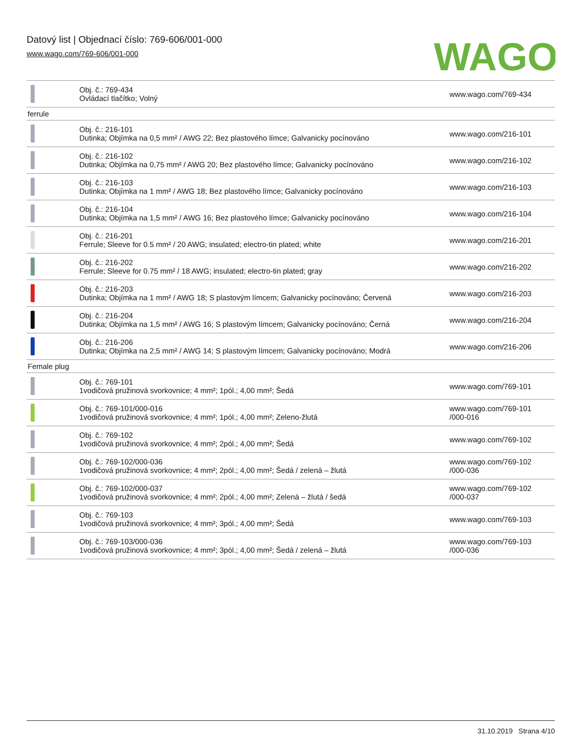Datový list | Objednací číslo: 769-606/001-000
www.wago.com/769-606/001-000
WAGO
| | Obj. č.: 769-434 Ovládací tlačítko; Volný | www.wago.com/769-434 |
| ferrule | | |
| | Obj. č.: 216-101 Dutinka; Objímka na 0,5 mm² / AWG 22; Bez plastového límce; Galvanicky pocínováno | www.wago.com/216-101 |
| | Obj. č.: 216-102 Dutinka; Objímka na 0,75 mm² / AWG 20; Bez plastového límce; Galvanicky pocínováno | www.wago.com/216-102 |
| | Obj. č.: 216-103 Dutinka; Objímka na 1 mm² / AWG 18; Bez plastového límce; Galvanicky pocínováno | www.wago.com/216-103 |
| | Obj. č.: 216-104 Dutinka; Objímka na 1,5 mm² / AWG 16; Bez plastového límce; Galvanicky pocínováno | www.wago.com/216-104 |
| | Obj. č.: 216-201 Ferrule; Sleeve for 0.5 mm² / 20 AWG; insulated; electro-tin plated; white | www.wago.com/216-201 |
| | Obj. č.: 216-202 Ferrule; Sleeve for 0.75 mm² / 18 AWG; insulated; electro-tin plated; gray | www.wago.com/216-202 |
| | Obj. č.: 216-203 Dutinka; Objímka na 1 mm² / AWG 18; S plastovým límcem; Galvanicky pocínováno; Červená | www.wago.com/216-203 |
| | Obj. č.: 216-204 Dutinka; Objímka na 1,5 mm² / AWG 16; S plastovým límcem; Galvanicky pocínováno; Černá | www.wago.com/216-204 |
| | Obj. č.: 216-206 Dutinka; Objímka na 2,5 mm² / AWG 14; S plastovým límcem; Galvanicky pocínováno; Modrá | www.wago.com/216-206 |
| Female plug | | |
| | Obj. č.: 769-101 1vodičová pružinová svorkovnice; 4 mm²; 1pól.; 4,00 mm²; Šedá | www.wago.com/769-101 |
| | Obj. č.: 769-101/000-016 1vodičová pružinová svorkovnice; 4 mm²; 1pól.; 4,00 mm²; Zeleno-žlutá | www.wago.com/769-101 /000-016 |
| | Obj. č.: 769-102 1vodičová pružinová svorkovnice; 4 mm²; 2pól.; 4,00 mm²; Šedá | www.wago.com/769-102 |
| | Obj. č.: 769-102/000-036 1vodičová pružinová svorkovnice; 4 mm²; 2pól.; 4,00 mm²; Šedá / zelená – žlutá | www.wago.com/769-102 /000-036 |
| | Obj. č.: 769-102/000-037 1vodičová pružinová svorkovnice; 4 mm²; 2pól.; 4,00 mm²; Zelená – žlutá / šedá | www.wago.com/769-102 /000-037 |
| | Obj. č.: 769-103 1vodičová pružinová svorkovnice; 4 mm²; 3pól.; 4,00 mm²; Šedá | www.wago.com/769-103 |
| | Obj. č.: 769-103/000-036 1vodičová pružinová svorkovnice; 4 mm²; 3pól.; 4,00 mm²; Šedá / zelená – žlutá | www.wago.com/769-103 /000-036 |
31.10.2019 Strana 4/10